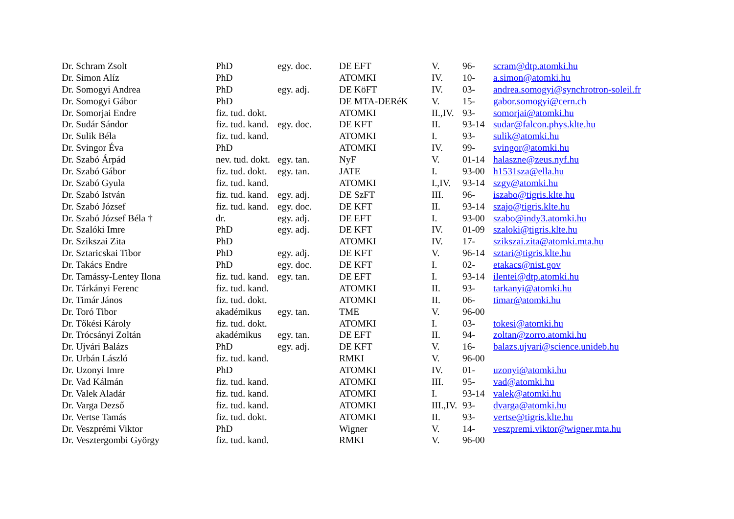| Dr. Schram Zsolt | PhD | egy. doc. | DE EFT | V. | 96- | scram@dtp.atomki.hu |
| Dr. Simon Alíz | PhD | | ATOMKI | IV. | 10- | a.simon@atomki.hu |
| Dr. Somogyi Andrea | PhD | egy. adj. | DE KöFT | IV. | 03- | andrea.somogyi@synchrotron-soleil.fr |
| Dr. Somogyi Gábor | PhD | | DE MTA-DERéK | V. | 15- | gabor.somogyi@cern.ch |
| Dr. Somorjai Endre | fiz. tud. dokt. | | ATOMKI | II.,IV. | 93- | somorjai@atomki.hu |
| Dr. Sudár Sándor | fiz. tud. kand. | egy. doc. | DE KFT | II. | 93-14 | sudar@falcon.phys.klte.hu |
| Dr. Sulik Béla | fiz. tud. kand. | | ATOMKI | I. | 93- | sulik@atomki.hu |
| Dr. Svingor Éva | PhD | | ATOMKI | IV. | 99- | svingor@atomki.hu |
| Dr. Szabó Árpád | nev. tud. dokt. | egy. tan. | NyF | V. | 01-14 | halaszne@zeus.nyf.hu |
| Dr. Szabó Gábor | fiz. tud. dokt. | egy. tan. | JATE | I. | 93-00 | h1531sza@ella.hu |
| Dr. Szabó Gyula | fiz. tud. kand. | | ATOMKI | I.,IV. | 93-14 | szgy@atomki.hu |
| Dr. Szabó István | fiz. tud. kand. | egy. adj. | DE SzFT | III. | 96- | iszabo@tigris.klte.hu |
| Dr. Szabó József | fiz. tud. kand. | egy. doc. | DE KFT | II. | 93-14 | szajo@tigris.klte.hu |
| Dr. Szabó József Béla † | dr. | egy. adj. | DE EFT | I. | 93-00 | szabo@indy3.atomki.hu |
| Dr. Szalóki Imre | PhD | egy. adj. | DE KFT | IV. | 01-09 | szaloki@tigris.klte.hu |
| Dr. Szikszai Zita | PhD | | ATOMKI | IV. | 17- | szikszai.zita@atomki.mta.hu |
| Dr. Sztaricskai Tibor | PhD | egy. adj. | DE KFT | V. | 96-14 | sztari@tigris.klte.hu |
| Dr. Takács Endre | PhD | egy. doc. | DE KFT | I. | 02- | etakacs@nist.gov |
| Dr. Tamássy-Lentey Ilona | fiz. tud. kand. | egy. tan. | DE EFT | I. | 93-14 | ilentei@dtp.atomki.hu |
| Dr. Tárkányi Ferenc | fiz. tud. kand. | | ATOMKI | II. | 93- | tarkanyi@atomki.hu |
| Dr. Timár János | fiz. tud. dokt. | | ATOMKI | II. | 06- | timar@atomki.hu |
| Dr. Toró Tibor | akadémikus | egy. tan. | TME | V. | 96-00 | |
| Dr. Tőkési Károly | fiz. tud. dokt. | | ATOMKI | I. | 03- | tokesi@atomki.hu |
| Dr. Trócsányi Zoltán | akadémikus | egy. tan. | DE EFT | II. | 94- | zoltan@zorro.atomki.hu |
| Dr. Ujvári Balázs | PhD | egy. adj. | DE KFT | V. | 16- | balazs.ujvari@science.unideb.hu |
| Dr. Urbán László | fiz. tud. kand. | | RMKI | V. | 96-00 | |
| Dr. Uzonyi Imre | PhD | | ATOMKI | IV. | 01- | uzonyi@atomki.hu |
| Dr. Vad Kálmán | fiz. tud. kand. | | ATOMKI | III. | 95- | vad@atomki.hu |
| Dr. Valek Aladár | fiz. tud. kand. | | ATOMKI | I. | 93-14 | valek@atomki.hu |
| Dr. Varga Dezső | fiz. tud. kand. | | ATOMKI | III.,IV. | 93- | dvarga@atomki.hu |
| Dr. Vertse Tamás | fiz. tud. dokt. | | ATOMKI | II. | 93- | vertse@tigris.klte.hu |
| Dr. Veszprémi Viktor | PhD | | Wigner | V. | 14- | veszpremi.viktor@wigner.mta.hu |
| Dr. Vesztergombi György | fiz. tud. kand. | | RMKI | V. | 96-00 | |